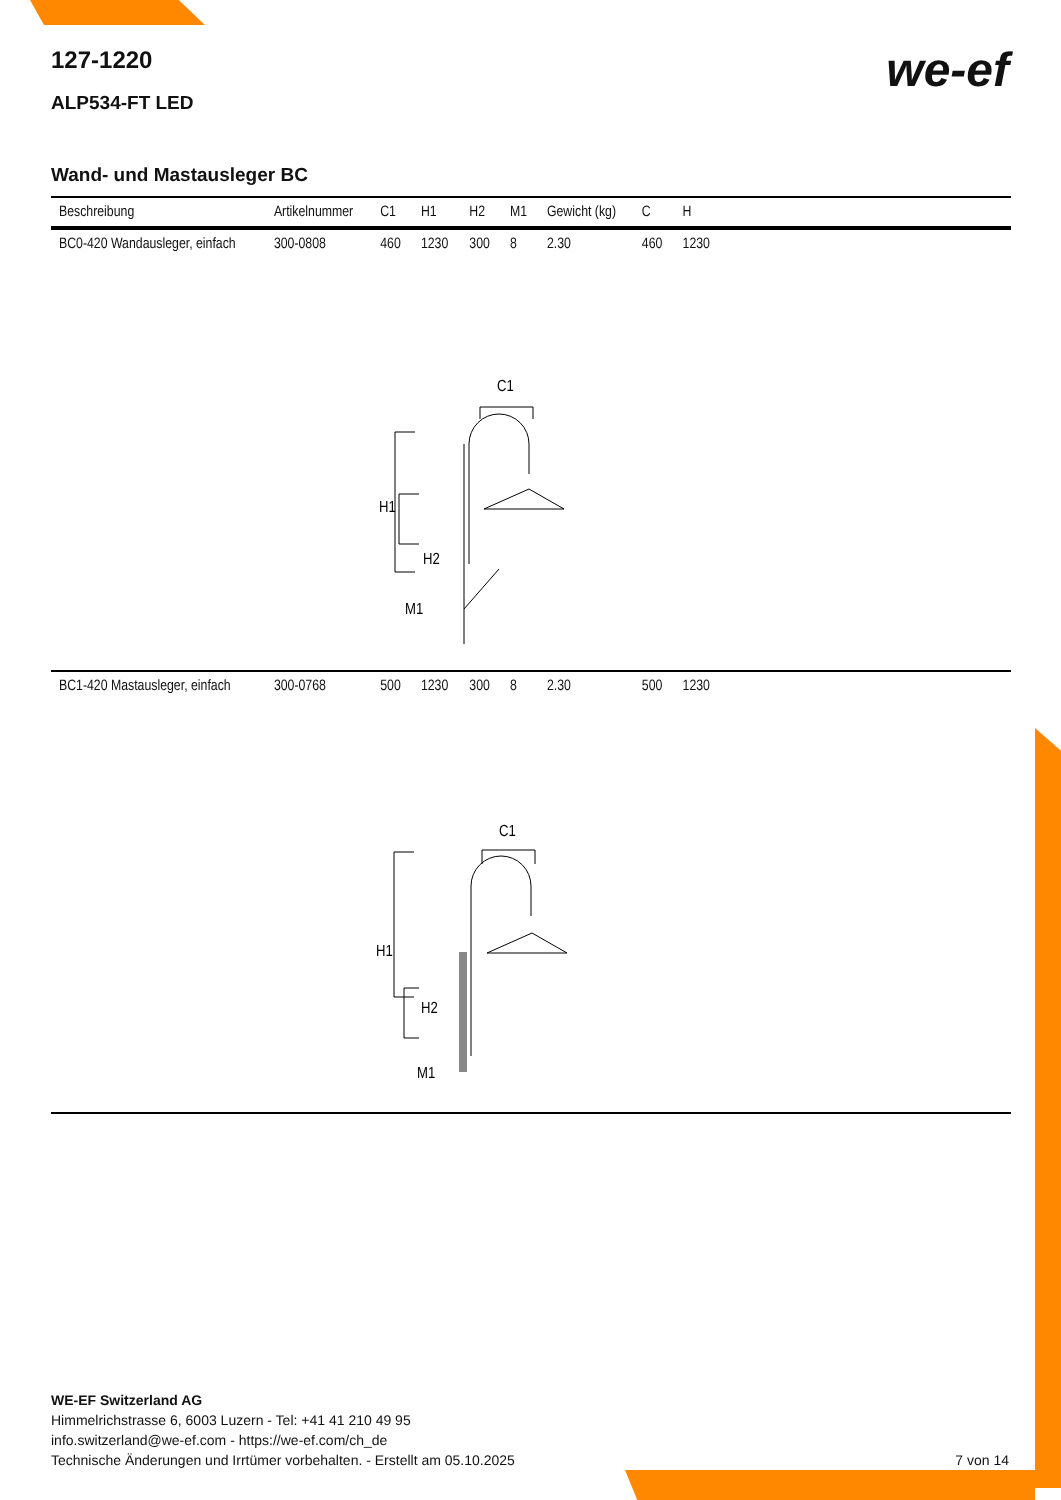we-ef
127-1220
ALP534-FT LED
Wand- und Mastausleger BC
| Beschreibung | Artikelnummer | C1 | H1 | H2 | M1 | Gewicht (kg) | C | H | |
| --- | --- | --- | --- | --- | --- | --- | --- | --- | --- |
| BC0-420 Wandausleger, einfach | 300-0808 | 460 | 1230 | 300 | 8 | 2.30 | 460 | 1230 | |
| C1 H1 H2 M1 | | | | | | | | | |
| BC1-420 Mastausleger, einfach | 300-0768 | 500 | 1230 | 300 | 8 | 2.30 | 500 | 1230 | |
| C1 H1 H2 M1 | | | | | | | | | |
WE-EF Switzerland AG
Himmelrichstrasse 6, 6003 Luzern - Tel: +41 41 210 49 95
info.switzerland@we-ef.com - https://we-ef.com/ch_de
Technische Änderungen und Irrtümer vorbehalten. - Erstellt am 05.10.2025 7 von 14